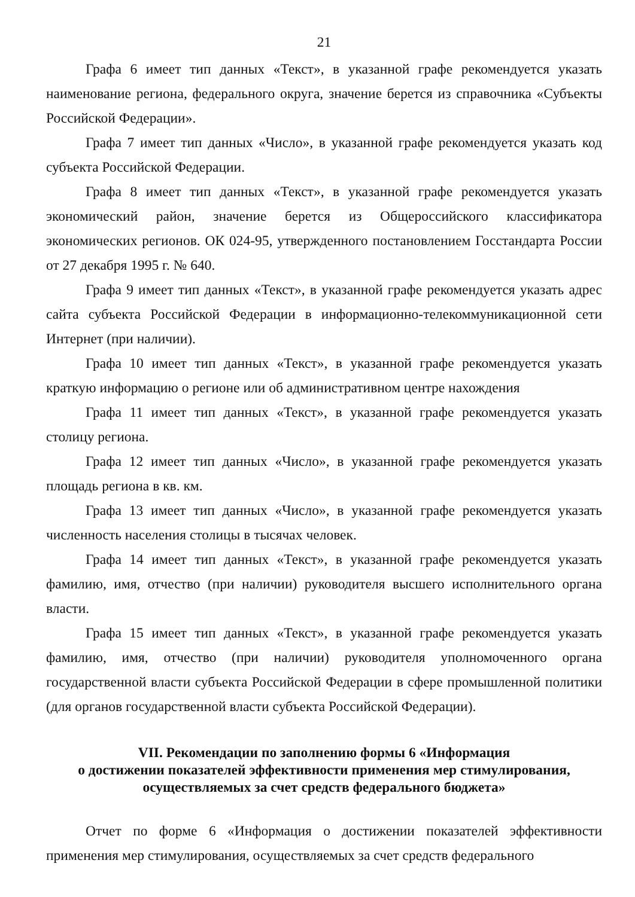21
Графа 6 имеет тип данных «Текст», в указанной графе рекомендуется указать наименование региона, федерального округа, значение берется из справочника «Субъекты Российской Федерации».
Графа 7 имеет тип данных «Число», в указанной графе рекомендуется указать код субъекта Российской Федерации.
Графа 8 имеет тип данных «Текст», в указанной графе рекомендуется указать экономический район, значение берется из Общероссийского классификатора экономических регионов. ОК 024-95, утвержденного постановлением Госстандарта России от 27 декабря 1995 г. № 640.
Графа 9 имеет тип данных «Текст», в указанной графе рекомендуется указать адрес сайта субъекта Российской Федерации в информационно-телекоммуникационной сети Интернет (при наличии).
Графа 10 имеет тип данных «Текст», в указанной графе рекомендуется указать краткую информацию о регионе или об административном центре нахождения
Графа 11 имеет тип данных «Текст», в указанной графе рекомендуется указать столицу региона.
Графа 12 имеет тип данных «Число», в указанной графе рекомендуется указать площадь региона в кв. км.
Графа 13 имеет тип данных «Число», в указанной графе рекомендуется указать численность населения столицы в тысячах человек.
Графа 14 имеет тип данных «Текст», в указанной графе рекомендуется указать фамилию, имя, отчество (при наличии) руководителя высшего исполнительного органа власти.
Графа 15 имеет тип данных «Текст», в указанной графе рекомендуется указать фамилию, имя, отчество (при наличии) руководителя уполномоченного органа государственной власти субъекта Российской Федерации в сфере промышленной политики (для органов государственной власти субъекта Российской Федерации).
VII. Рекомендации по заполнению формы 6 «Информация
о достижении показателей эффективности применения мер стимулирования,
осуществляемых за счет средств федерального бюджета»
Отчет по форме 6 «Информация о достижении показателей эффективности применения мер стимулирования, осуществляемых за счет средств федерального